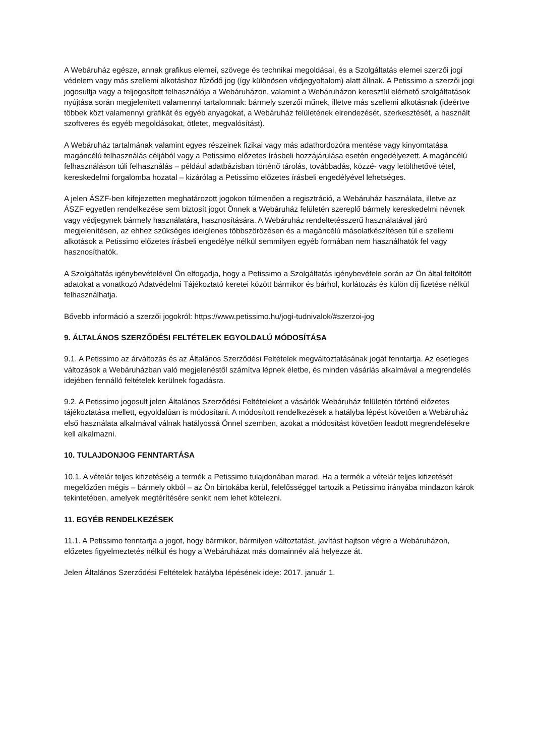A Webáruház egésze, annak grafikus elemei, szövege és technikai megoldásai, és a Szolgáltatás elemei szerzői jogi védelem vagy más szellemi alkotáshoz fűződő jog (így különösen védjegyoltalom) alatt állnak. A Petissimo a szerzői jogi jogosultja vagy a feljogosított felhasználója a Webáruházon, valamint a Webáruházon keresztül elérhető szolgáltatások nyújtása során megjelenített valamennyi tartalomnak: bármely szerzői műnek, illetve más szellemi alkotásnak (ideértve többek közt valamennyi grafikát és egyéb anyagokat, a Webáruház felületének elrendezését, szerkesztését, a használt szoftveres és egyéb megoldásokat, ötletet, megvalósítást).
A Webáruház tartalmának valamint egyes részeinek fizikai vagy más adathordozóra mentése vagy kinyomtatása magáncélú felhasználás céljából vagy a Petissimo előzetes írásbeli hozzájárulása esetén engedélyezett. A magáncélú felhasználáson túli felhasználás – például adatbázisban történő tárolás, továbbadás, közzé- vagy letölthetővé tétel, kereskedelmi forgalomba hozatal – kizárólag a Petissimo előzetes írásbeli engedélyével lehetséges.
A jelen ÁSZF-ben kifejezetten meghatározott jogokon túlmenően a regisztráció, a Webáruház használata, illetve az ÁSZF egyetlen rendelkezése sem biztosít jogot Önnek a Webáruház felületén szereplő bármely kereskedelmi névnek vagy védjegynek bármely használatára, hasznosítására. A Webáruház rendeltetésszerű használatával járó megjelenítésen, az ehhez szükséges ideiglenes többszörözésen és a magáncélú másolatkészítésen túl e szellemi alkotások a Petissimo előzetes írásbeli engedélye nélkül semmilyen egyéb formában nem használhatók fel vagy hasznosíthatók.
A Szolgáltatás igénybevételével Ön elfogadja, hogy a Petissimo a Szolgáltatás igénybevétele során az Ön által feltöltött adatokat a vonatkozó Adatvédelmi Tájékoztató keretei között bármikor és bárhol, korlátozás és külön díj fizetése nélkül felhasználhatja.
Bővebb információ a szerzői jogokról: https://www.petissimo.hu/jogi-tudnivalok/#szerzoi-jog
9. ÁLTALÁNOS SZERZŐDÉSI FELTÉTELEK EGYOLDALÚ MÓDOSÍTÁSA
9.1. A Petissimo az árváltozás és az Általános Szerződési Feltételek megváltoztatásának jogát fenntartja. Az esetleges változások a Webáruházban való megjelenéstől számítva lépnek életbe, és minden vásárlás alkalmával a megrendelés idejében fennálló feltételek kerülnek fogadásra.
9.2. A Petissimo jogosult jelen Általános Szerződési Feltételeket a vásárlók Webáruház felületén történő előzetes tájékoztatása mellett, egyoldalúan is módosítani. A módosított rendelkezések a hatályba lépést követően a Webáruház első használata alkalmával válnak hatályossá Önnel szemben, azokat a módosítást követően leadott megrendelésekre kell alkalmazni.
10. TULAJDONJOG FENNTARTÁSA
10.1. A vételár teljes kifizetéséig a termék a Petissimo tulajdonában marad. Ha a termék a vételár teljes kifizetését megelőzően mégis – bármely okból – az Ön birtokába kerül, felelősséggel tartozik a Petissimo irányába mindazon károk tekintetében, amelyek megtérítésére senkit nem lehet kötelezni.
11. EGYÉB RENDELKEZÉSEK
11.1. A Petissimo fenntartja a jogot, hogy bármikor, bármilyen változtatást, javítást hajtson végre a Webáruházon, előzetes figyelmeztetés nélkül és hogy a Webáruházat más domainnév alá helyezze át.
Jelen Általános Szerződési Feltételek hatályba lépésének ideje: 2017. január 1.